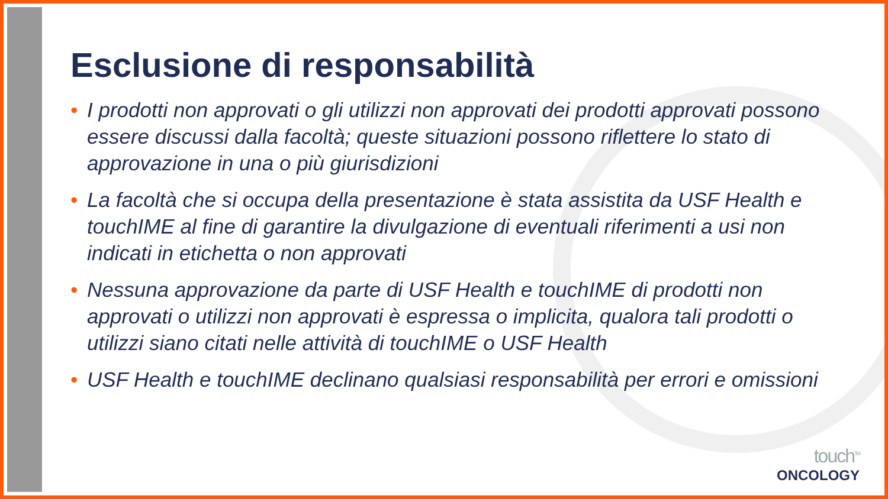Esclusione di responsabilità
• I prodotti non approvati o gli utilizzi non approvati dei prodotti approvati possono essere discussi dalla facoltà; queste situazioni possono riflettere lo stato di approvazione in una o più giurisdizioni
• La facoltà che si occupa della presentazione è stata assistita da USF Health e touchIME al fine di garantire la divulgazione di eventuali riferimenti a usi non indicati in etichetta o non approvati
• Nessuna approvazione da parte di USF Health e touchIME di prodotti non approvati o utilizzi non approvati è espressa o implicita, qualora tali prodotti o utilizzi siano citati nelle attività di touchIME o USF Health
• USF Health e touchIME declinano qualsiasi responsabilità per errori e omissioni
touch<sup>TM</sup>
ONCOLOGY